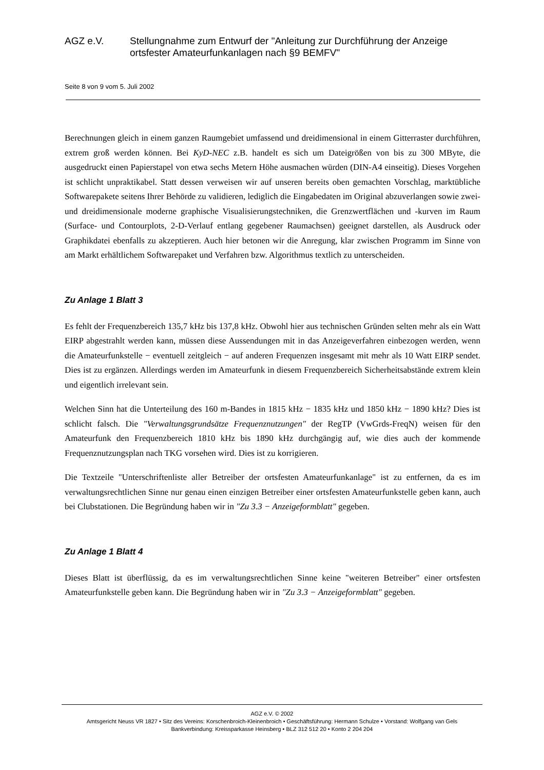AGZ e.V. Stellungnahme zum Entwurf der "Anleitung zur Durchführung der Anzeige ortsfester Amateurfunkanlagen nach §9 BEMFV"
Seite 8 von 9 vom 5. Juli 2002
Berechnungen gleich in einem ganzen Raumgebiet umfassend und dreidimensional in einem Gitterraster durchführen, extrem groß werden können. Bei KyD-NEC z.B. handelt es sich um Dateigrößen von bis zu 300 MByte, die ausgedruckt einen Papierstapel von etwa sechs Metern Höhe ausmachen würden (DIN-A4 einseitig). Dieses Vorgehen ist schlicht unpraktikabel. Statt dessen verweisen wir auf unseren bereits oben gemachten Vorschlag, marktübliche Softwarepakete seitens Ihrer Behörde zu validieren, lediglich die Eingabedaten im Original abzuverlangen sowie zwei- und dreidimensionale moderne graphische Visualisierungstechniken, die Grenzwertflächen und -kurven im Raum (Surface- und Contourplots, 2-D-Verlauf entlang gegebener Raumachsen) geeignet darstellen, als Ausdruck oder Graphikdatei ebenfalls zu akzeptieren. Auch hier betonen wir die Anregung, klar zwischen Programm im Sinne von am Markt erhältlichem Softwarepaket und Verfahren bzw. Algorithmus textlich zu unterscheiden.
Zu Anlage 1 Blatt 3
Es fehlt der Frequenzbereich 135,7 kHz bis 137,8 kHz. Obwohl hier aus technischen Gründen selten mehr als ein Watt EIRP abgestrahlt werden kann, müssen diese Aussendungen mit in das Anzeigeverfahren einbezogen werden, wenn die Amateurfunkstelle − eventuell zeitgleich − auf anderen Frequenzen insgesamt mit mehr als 10 Watt EIRP sendet. Dies ist zu ergänzen. Allerdings werden im Amateurfunk in diesem Frequenzbereich Sicherheitsabstände extrem klein und eigentlich irrelevant sein.
Welchen Sinn hat die Unterteilung des 160 m-Bandes in 1815 kHz − 1835 kHz und 1850 kHz − 1890 kHz? Dies ist schlicht falsch. Die "Verwaltungsgrundsätze Frequenznutzungen" der RegTP (VwGrds-FreqN) weisen für den Amateurfunk den Frequenzbereich 1810 kHz bis 1890 kHz durchgängig auf, wie dies auch der kommende Frequenznutzungsplan nach TKG vorsehen wird. Dies ist zu korrigieren.
Die Textzeile "Unterschriftenliste aller Betreiber der ortsfesten Amateurfunkanlage" ist zu entfernen, da es im verwaltungsrechtlichen Sinne nur genau einen einzigen Betreiber einer ortsfesten Amateurfunkstelle geben kann, auch bei Clubstationen. Die Begründung haben wir in "Zu 3.3 − Anzeigeformblatt" gegeben.
Zu Anlage 1 Blatt 4
Dieses Blatt ist überflüssig, da es im verwaltungsrechtlichen Sinne keine "weiteren Betreiber" einer ortsfesten Amateurfunkstelle geben kann. Die Begründung haben wir in "Zu 3.3 − Anzeigeformblatt" gegeben.
AGZ e.V. © 2002
Amtsgericht Neuss VR 1827 • Sitz des Vereins: Korschenbroich-Kleinenbroich • Geschäftsführung: Hermann Schulze • Vorstand: Wolfgang van Gels
Bankverbindung: Kreissparkasse Heinsberg • BLZ 312 512 20 • Konto 2 204 204